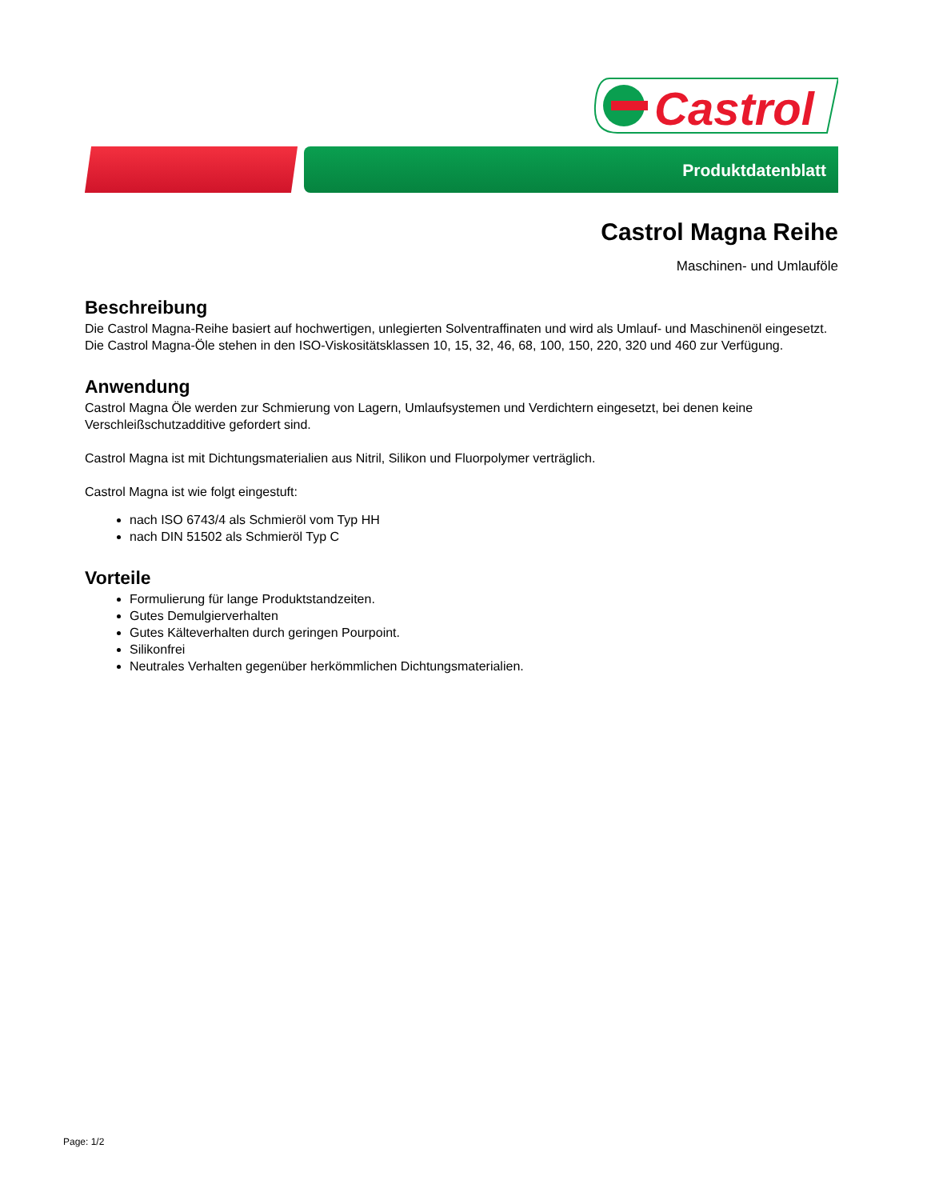Castrol
Produktdatenblatt
Castrol Magna Reihe
Maschinen- und Umlauföle
Beschreibung
Die Castrol Magna-Reihe basiert auf hochwertigen, unlegierten Solventraffinaten und wird als Umlauf- und Maschinenöl eingesetzt.
Die Castrol Magna-Öle stehen in den ISO-Viskositätsklassen 10, 15, 32, 46, 68, 100, 150, 220, 320 und 460 zur Verfügung.
Anwendung
Castrol Magna Öle werden zur Schmierung von Lagern, Umlaufsystemen und Verdichtern eingesetzt, bei denen keine Verschleißschutzadditive gefordert sind.
Castrol Magna ist mit Dichtungsmaterialien aus Nitril, Silikon und Fluorpolymer verträglich.
Castrol Magna ist wie folgt eingestuft:
nach ISO 6743/4 als Schmieröl vom Typ HH
nach DIN 51502 als Schmieröl Typ C
Vorteile
Formulierung für lange Produktstandzeiten.
Gutes Demulgierverhalten
Gutes Kälteverhalten durch geringen Pourpoint.
Silikonfrei
Neutrales Verhalten gegenüber herkömmlichen Dichtungsmaterialien.
Page: 1/2